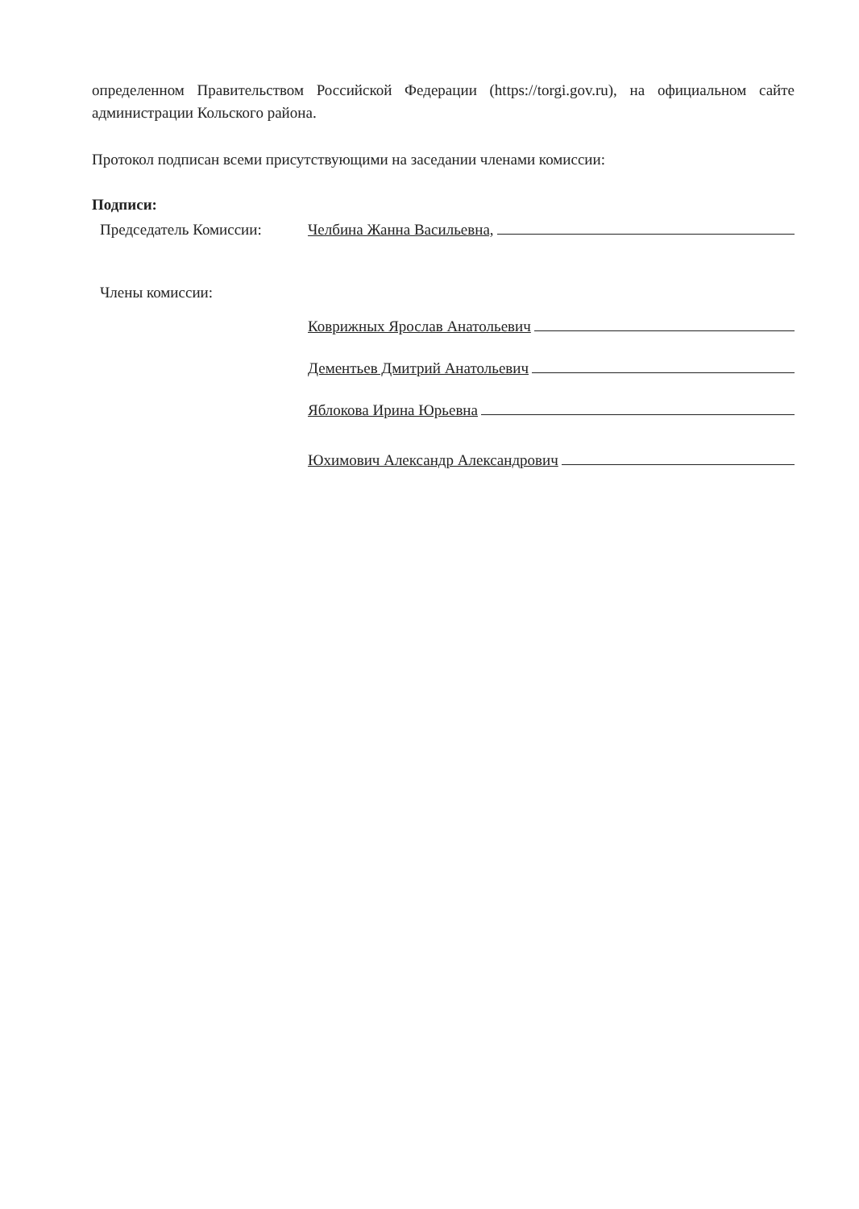определенном Правительством Российской Федерации (https://torgi.gov.ru), на официальном сайте администрации Кольского района.
Протокол подписан всеми присутствующими на заседании членами комиссии:
Подписи:
Председатель Комиссии: Челбина Жанна Васильевна,
Члены комиссии:
Коврижных Ярослав Анатольевич
Дементьев Дмитрий Анатольевич
Яблокова Ирина Юрьевна
Юхимович Александр Александрович